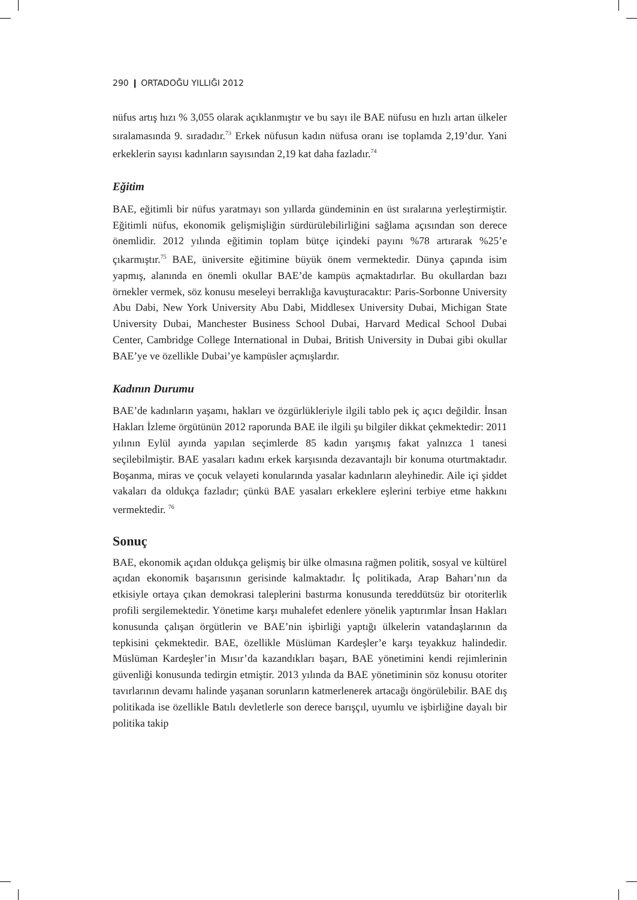290 ❙ ORTADOĞU YILLIĞI 2012
nüfus artış hızı % 3,055 olarak açıklanmıştır ve bu sayı ile BAE nüfusu en hızlı artan ülkeler sıralamasında 9. sıradadır.<sup>73</sup> Erkek nüfusun kadın nüfusa oranı ise toplamda 2,19’dur. Yani erkeklerin sayısı kadınların sayısından 2,19 kat daha fazladır.<sup>74</sup>
Eğitim
BAE, eğitimli bir nüfus yaratmayı son yıllarda gündeminin en üst sıraları­na yerleştirmiştir. Eğitimli nüfus, ekonomik gelişmişliğin sürdürülebilirliğini sağlama açısından son derece önemlidir. 2012 yılında eğitimin toplam bütçe içindeki payını %78 artırarak %25’e çıkarmıştır.<sup>75</sup> BAE, üniversite eğitimine büyük önem vermektedir. Dünya çapında isim yapmış, alanında en önemli okullar BAE’de kampüs açmaktadırlar. Bu okullardan bazı örnekler vermek, söz konusu meseleyi berraklığa kavuşturacaktır: Paris-Sorbonne University Abu Dabi, New York University Abu Dabi, Middlesex University Dubai, Mic­higan State University Dubai, Manchester Business School Dubai, Harvard Medical School Dubai Center, Cambridge College International in Dubai, Bri­tish University in Dubai gibi okullar BAE’ye ve özellikle Dubai’ye kampüsler açmışlardır.
Kadının Durumu
BAE’de kadınların yaşamı, hakları ve özgürlükleriyle ilgili tablo pek iç açıcı değildir. İnsan Hakları İzleme örgütünün 2012 raporunda BAE ile ilgili şu bilgiler dikkat çekmektedir: 2011 yılının Eylül ayında yapılan seçimlerde 85 kadın yarışmış fakat yalnızca 1 tanesi seçilebilmiştir. BAE yasaları kadı­nı erkek karşısında dezavantajlı bir konuma oturtmaktadır. Boşanma, miras ve çocuk velayeti konularında yasalar kadınların aleyhinedir. Aile içi şiddet vakaları da oldukça fazladır; çünkü BAE yasaları erkeklere eşlerini terbiye etme hakkını vermektedir. <sup>76</sup>
Sonuç
BAE, ekonomik açıdan oldukça gelişmiş bir ülke olmasına rağmen politik, sosyal ve kültürel açıdan ekonomik başarısının gerisinde kalmaktadır. İç po­litikada, Arap Baharı’nın da etkisiyle ortaya çıkan demokrasi taleplerini bas­tırma konusunda tereddütsüz bir otoriterlik profili sergilemektedir. Yönetime karşı muhalefet edenlere yönelik yaptırımlar İnsan Hakları konusunda çalışan örgütlerin ve BAE’nin işbirliği yaptığı ülkelerin vatandaşlarının da tepkisini çekmektedir. BAE, özellikle Müslüman Kardeşler’e karşı teyakkuz halindedir. Müslüman Kardeşler’in Mısır’da kazandıkları başarı, BAE yönetimini kendi rejimlerinin güvenliği konusunda tedirgin etmiştir. 2013 yılında da BAE yö­netiminin söz konusu otoriter tavırlarının devamı halinde yaşanan sorunların katmerlenerek artacağı öngörülebilir. BAE dış politikada ise özellikle Batılı devletlerle son derece barışçıl, uyumlu ve işbirliğine dayalı bir politika takip